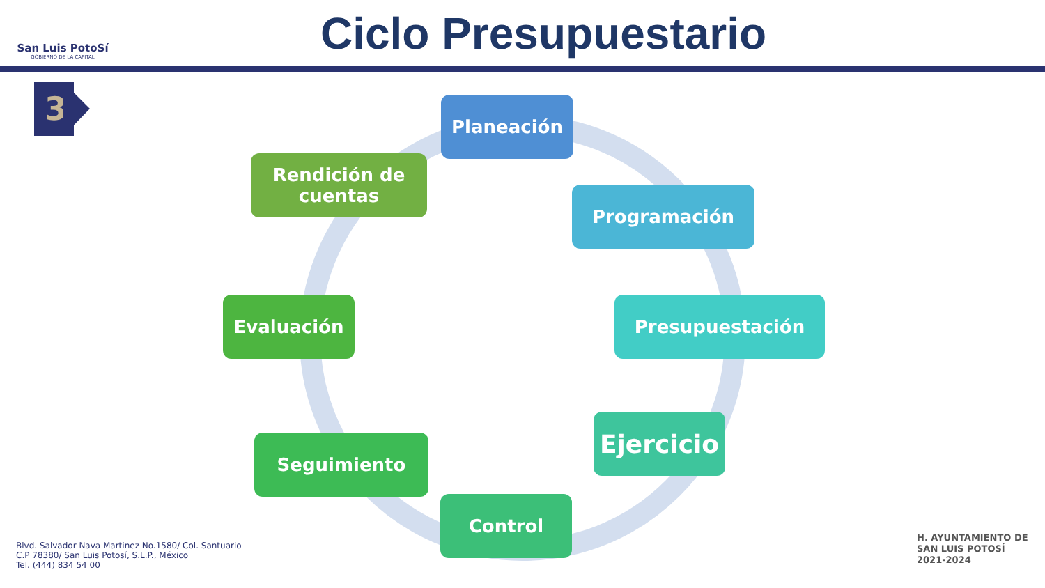San Luis PotoSí
GOBIERNO DE LA CAPITAL
Ciclo Presupuestario
3 Planeación
Programación
Presupuestación
Ejercicio
Control
Seguimiento
Evaluación
Rendición de
cuentas
Blvd. Salvador Nava Martinez No.1580/ Col. Santuario
C.P 78380/ San Luis Potosí, S.L.P., México
Tel. (444) 834 54 00
H. AYUNTAMIENTO DE
SAN LUIS POTOSÍ
2021-2024